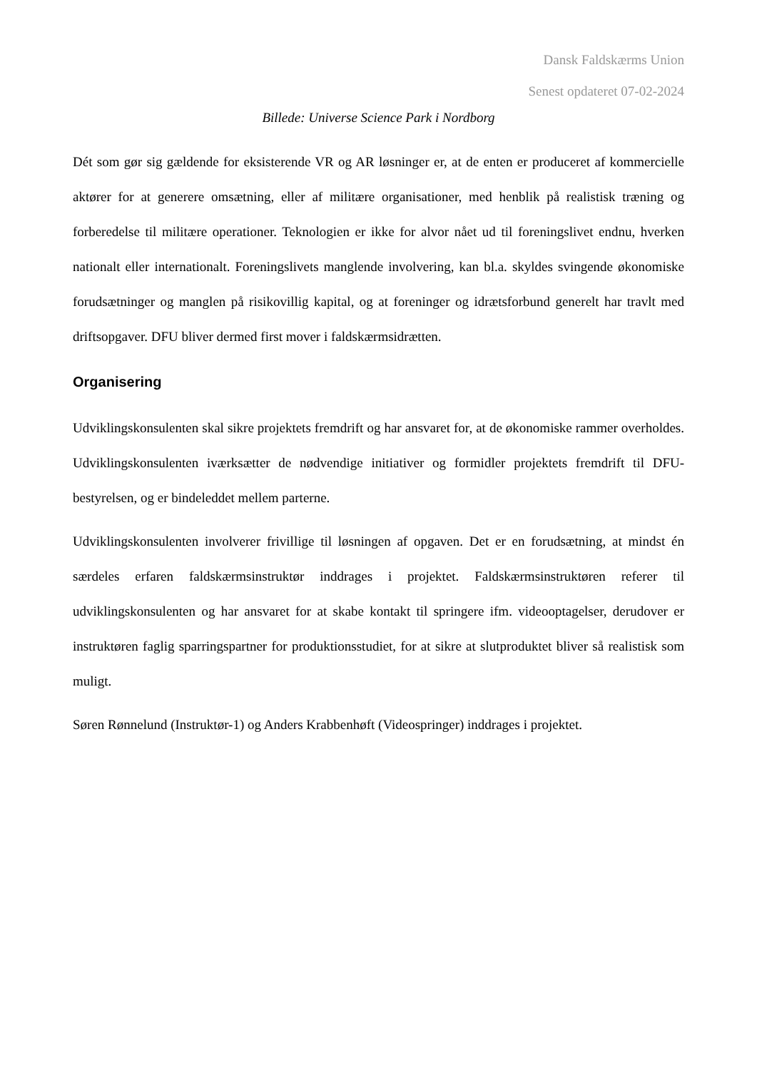Dansk Faldskærms Union
Senest opdateret 07-02-2024
Billede: Universe Science Park i Nordborg
Dét som gør sig gældende for eksisterende VR og AR løsninger er, at de enten er produceret af kommercielle aktører for at generere omsætning, eller af militære organisationer, med henblik på realistisk træning og forberedelse til militære operationer. Teknologien er ikke for alvor nået ud til foreningslivet endnu, hverken nationalt eller internationalt. Foreningslivets manglende involvering, kan bl.a. skyldes svingende økonomiske forudsætninger og manglen på risikovillig kapital, og at foreninger og idrætsforbund generelt har travlt med driftsopgaver. DFU bliver dermed first mover i faldskærmsidrætten.
Organisering
Udviklingskonsulenten skal sikre projektets fremdrift og har ansvaret for, at de økonomiske rammer overholdes. Udviklingskonsulenten iværksætter de nødvendige initiativer og formidler projektets fremdrift til DFU-bestyrelsen, og er bindeleddet mellem parterne.
Udviklingskonsulenten involverer frivillige til løsningen af opgaven. Det er en forudsætning, at mindst én særdeles erfaren faldskærmsinstruktør inddrages i projektet. Faldskærmsinstruktøren referer til udviklingskonsulenten og har ansvaret for at skabe kontakt til springere ifm. videooptagelser, derudover er instruktøren faglig sparringspartner for produktionsstudiet, for at sikre at slutproduktet bliver så realistisk som muligt.
Søren Rønnelund (Instruktør-1) og Anders Krabbenhøft (Videospringer) inddrages i projektet.